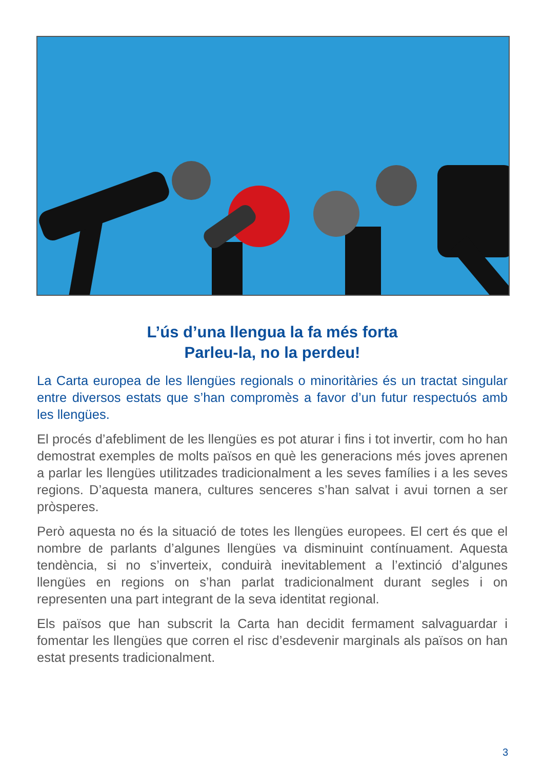L’ús d’una llengua la fa més forta
Parleu-la, no la perdeu!
La Carta europea de les llengües regionals o minoritàries és un tractat singu­lar entre diversos estats que s’han compromès a favor d’un futur respectuós amb les llengües.
El procés d’afebliment de les llengües es pot aturar i fins i tot invertir, com ho han demostrat exemples de molts països en què les generacions més joves aprenen a parlar les llengües utilitzades tradicionalment a les seves famílies i a les seves regions. D’aquesta manera, cultures senceres s’han salvat i avui tornen a ser pròsperes.
Però aquesta no és la situació de totes les llengües europees. El cert és que el nombre de parlants d’algunes llengües va disminuint contínuament. Aquesta tendència, si no s’inverteix, conduirà inevitablement a l’extinció d’algunes llengües en regions on s’han parlat tradicionalment durant segles i on representen una part integrant de la seva identitat regional.
Els països que han subscrit la Carta han decidit fermament salvaguardar i fomentar les llengües que corren el risc d’esdevenir marginals als països on han estat presents tradicionalment.
3